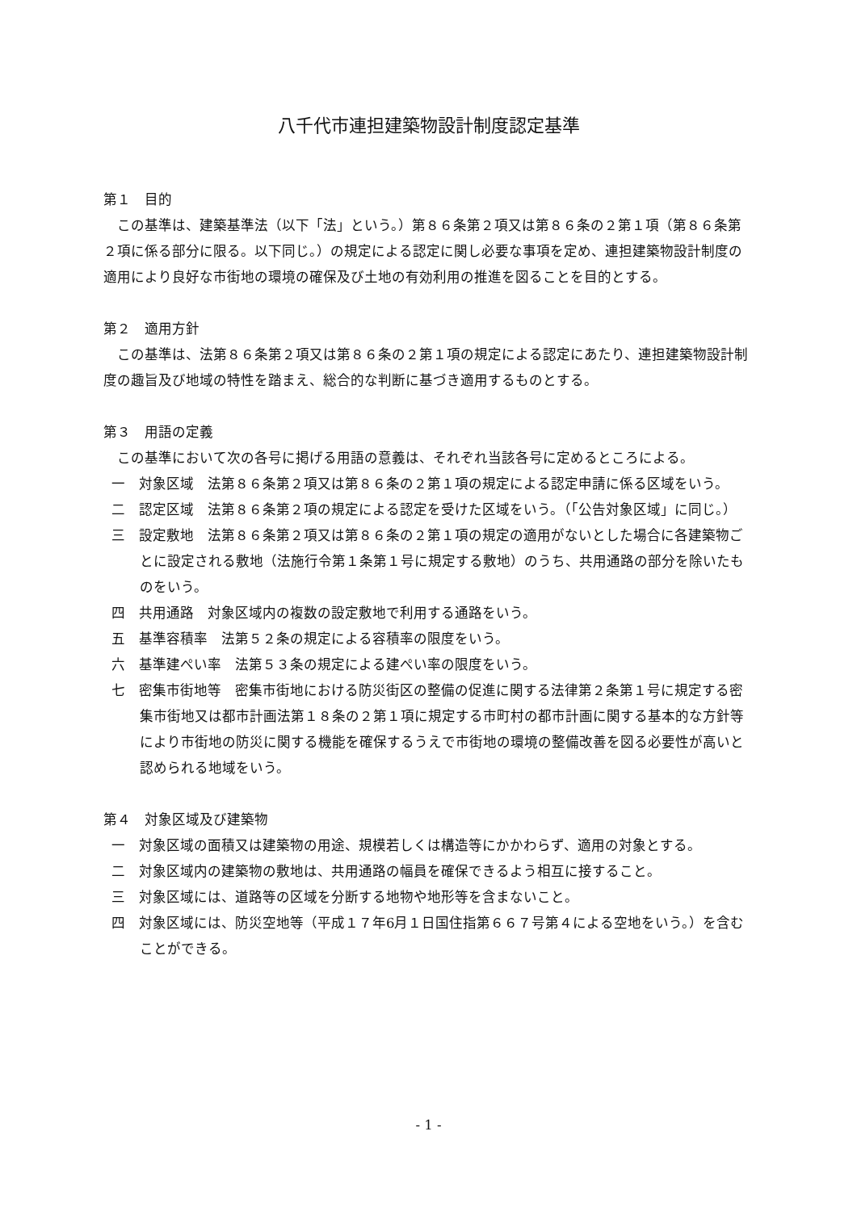八千代市連担建築物設計制度認定基準
第１　目的
この基準は、建築基準法（以下「法」という。）第８６条第２項又は第８６条の２第１項（第８６条第２項に係る部分に限る。以下同じ。）の規定による認定に関し必要な事項を定め、連担建築物設計制度の適用により良好な市街地の環境の確保及び土地の有効利用の推進を図ることを目的とする。
第２　適用方針
この基準は、法第８６条第２項又は第８６条の２第１項の規定による認定にあたり、連担建築物設計制度の趣旨及び地域の特性を踏まえ、総合的な判断に基づき適用するものとする。
第３　用語の定義
この基準において次の各号に掲げる用語の意義は、それぞれ当該各号に定めるところによる。
一　対象区域　法第８６条第２項又は第８６条の２第１項の規定による認定申請に係る区域をいう。
二　認定区域　法第８６条第２項の規定による認定を受けた区域をいう。（「公告対象区域」に同じ。）
三　設定敷地　法第８６条第２項又は第８６条の２第１項の規定の適用がないとした場合に各建築物ごとに設定される敷地（法施行令第１条第１号に規定する敷地）のうち、共用通路の部分を除いたものをいう。
四　共用通路　対象区域内の複数の設定敷地で利用する通路をいう。
五　基準容積率　法第５２条の規定による容積率の限度をいう。
六　基準建ぺい率　法第５３条の規定による建ぺい率の限度をいう。
七　密集市街地等　密集市街地における防災街区の整備の促進に関する法律第２条第１号に規定する密集市街地又は都市計画法第１８条の２第１項に規定する市町村の都市計画に関する基本的な方針等により市街地の防災に関する機能を確保するうえで市街地の環境の整備改善を図る必要性が高いと認められる地域をいう。
第４　対象区域及び建築物
一　対象区域の面積又は建築物の用途、規模若しくは構造等にかかわらず、適用の対象とする。
二　対象区域内の建築物の敷地は、共用通路の幅員を確保できるよう相互に接すること。
三　対象区域には、道路等の区域を分断する地物や地形等を含まないこと。
四　対象区域には、防災空地等（平成１７年6月１日国住指第６６７号第４による空地をいう。）を含むことができる。
- 1 -